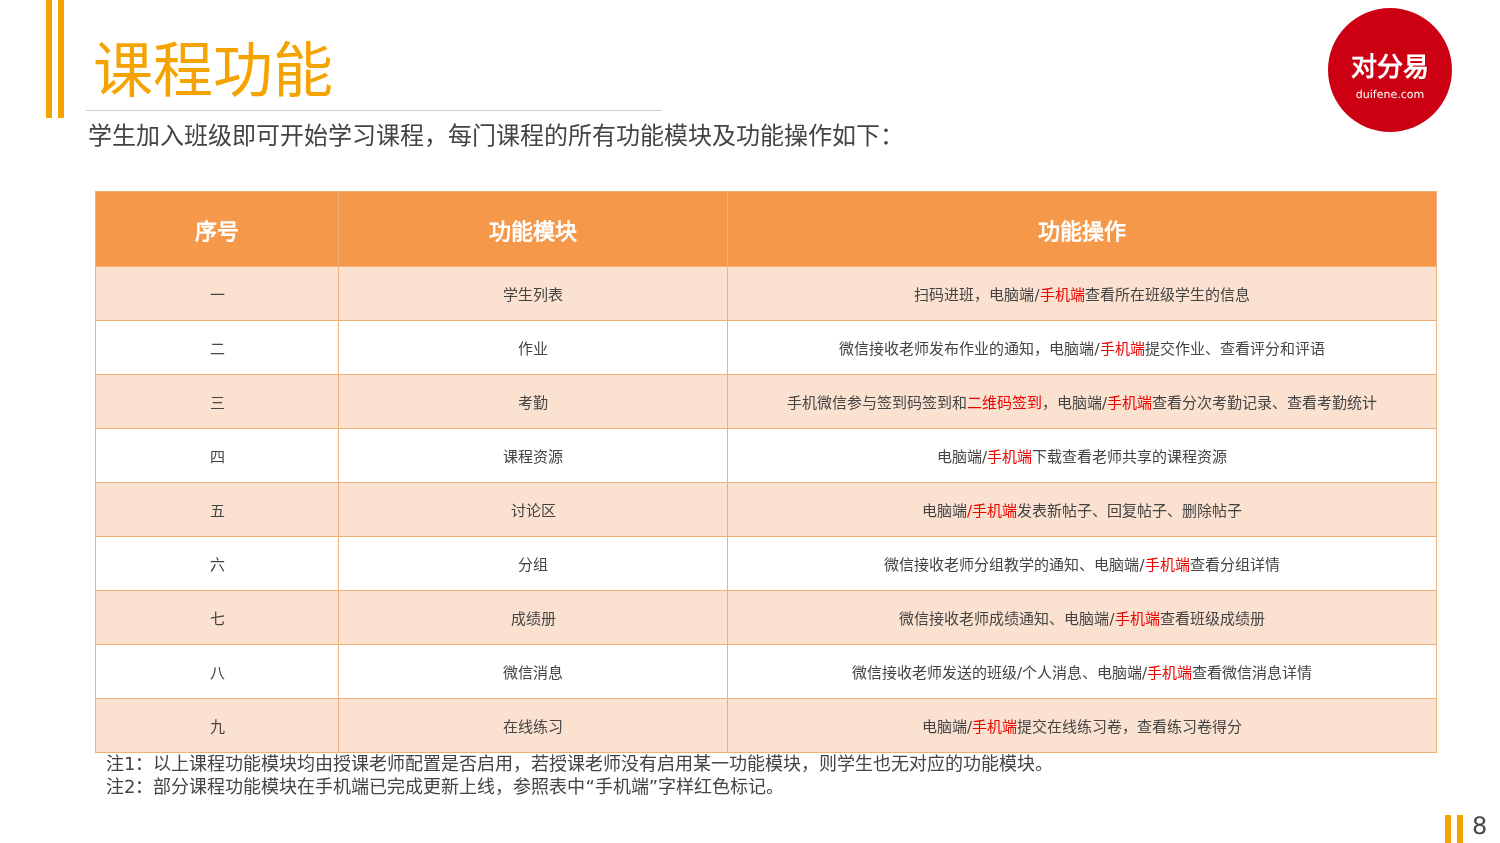课程功能
学生加入班级即可开始学习课程，每门课程的所有功能模块及功能操作如下：
对分易
duifene.com
| 序号 | 功能模块 | 功能操作 |
| --- | --- | --- |
| 一 | 学生列表 | 扫码进班，电脑端/ 手机端 查看所在班级学生的信息 |
| 二 | 作业 | 微信接收老师发布作业的通知，电脑端/ 手机端 提交作业、查看评分和评语 |
| 三 | 考勤 | 手机微信参与签到码签到和 二维码签到 ，电脑端/ 手机端 查看分次考勤记录、查看考勤统计 |
| 四 | 课程资源 | 电脑端/ 手机端 下载查看老师共享的课程资源 |
| 五 | 讨论区 | 电脑端 /手机端 发表新帖子、回复帖子、删除帖子 |
| 六 | 分组 | 微信接收老师分组教学的通知、电脑端/ 手机端 查看分组详情 |
| 七 | 成绩册 | 微信接收老师成绩通知、电脑端/ 手机端 查看班级成绩册 |
| 八 | 微信消息 | 微信接收老师发送的班级/个人消息、电脑端/ 手机端 查看微信消息详情 |
| 九 | 在线练习 | 电脑端/ 手机端 提交在线练习卷，查看练习卷得分 |
注1：以上课程功能模块均由授课老师配置是否启用，若授课老师没有启用某一功能模块，则学生也无对应的功能模块。
注2：部分课程功能模块在手机端已完成更新上线，参照表中“手机端”字样红色标记。
8